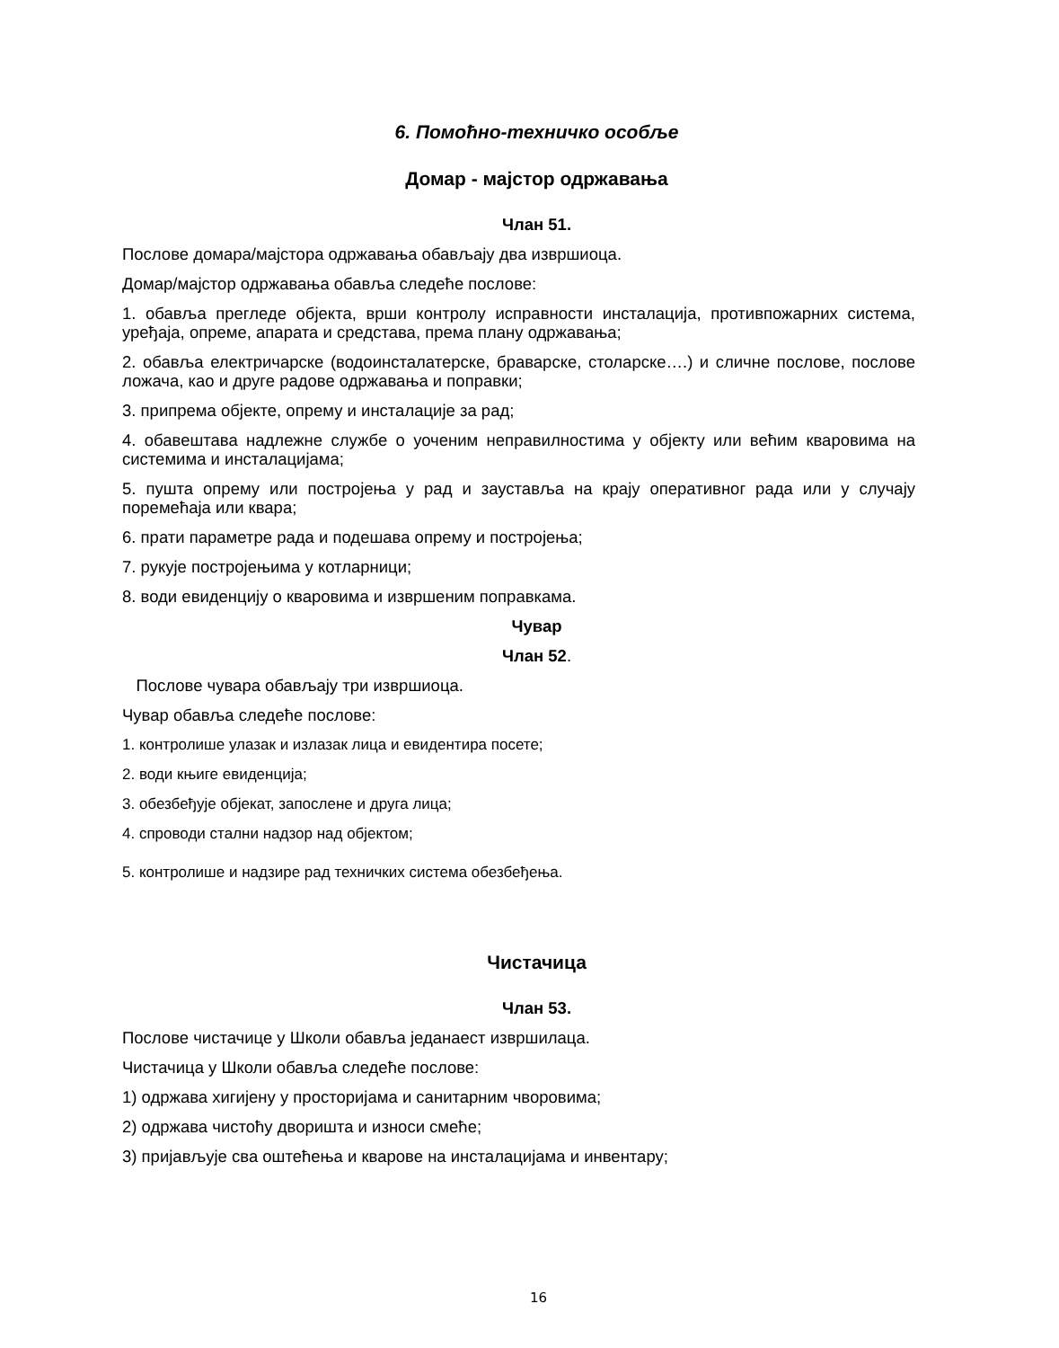6. Помоћно-техничко особље
Домар - мајстор одржавања
Члан 51.
Послове домара/мајстора одржавања обављају два извршиоца.
Домар/мајстор одржавања обавља следеће послове:
1. обавља прегледе објекта, врши контролу исправности инсталација, противпожарних система, уређаја, опреме, апарата и средстава, према плану одржавања;
2. обавља електричарске (водоинсталатерске, браварске, столарске….) и сличне послове, послове ложача, као и друге радове одржавања и поправки;
3. припрема објекте, опрему и инсталације за рад;
4. обавештава надлежне службе о уоченим неправилностима у објекту или већим кваровима на системима и инсталацијама;
5. пушта опрему или постројења у рад и зауставља на крају оперативног рада или у случају поремећаја или квара;
6. прати параметре рада и подешава опрему и постројења;
7. рукује постројењима у котларници;
8. води евиденцију о кваровима и извршеним поправкама.
Чувар
Члан 52.
Послове чувара обављају три извршиоца.
Чувар обавља следеће послове:
1. контролише улазак и излазак лица и евидентира посете;
2. води књиге евиденција;
3. обезбеђује објекат, запослене и друга лица;
4. спроводи стални надзор над објектом;
5. контролише и надзире рад техничких система обезбеђења.
Чистачица
Члан 53.
Послове чистачице у Школи обавља једанаест извршилаца.
Чистачица у Школи обавља следеће послове:
1) одржава хигијену у просторијама и санитарним чворовима;
2) одржава чистоћу дворишта и износи смеће;
3) пријављује сва оштећења и кварове на инсталацијама и инвентару;
16